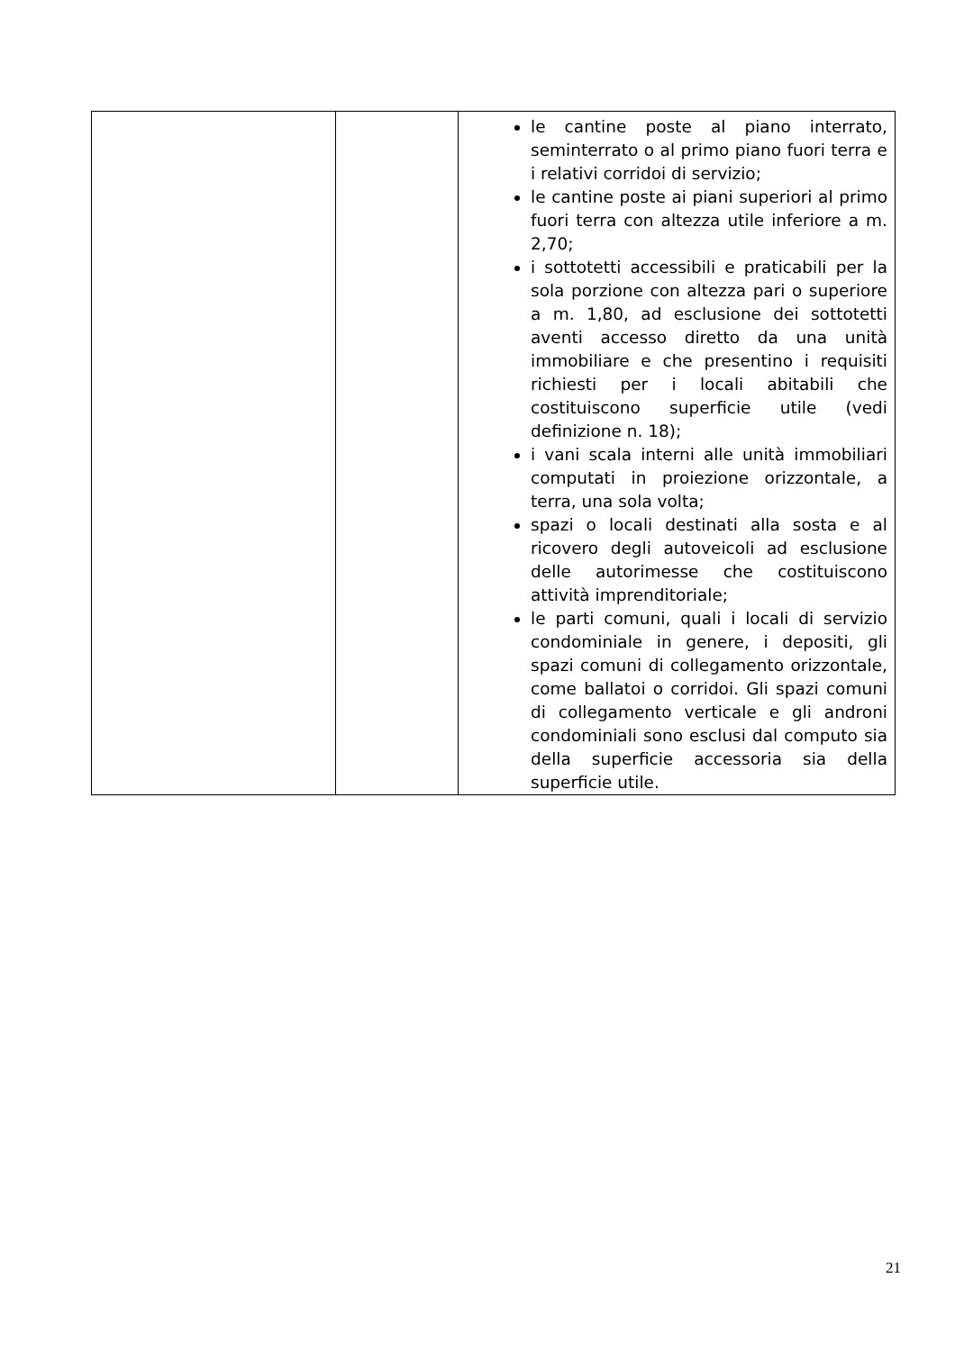| | | le cantine poste al piano interrato, seminterrato o al primo piano fuori terra e i relativi corridoi di servizio; le cantine poste ai piani superiori al primo fuori terra con altezza utile inferiore a m. 2,70; i sottotetti accessibili e praticabili per la sola porzione con altezza pari o superiore a m. 1,80, ad esclusione dei sottotetti aventi accesso diretto da una unità immobiliare e che presentino i requisiti richiesti per i locali abitabili che costituiscono superficie utile (vedi definizione n. 18); i vani scala interni alle unità immobiliari computati in proiezione orizzontale, a terra, una sola volta; spazi o locali destinati alla sosta e al ricovero degli autoveicoli ad esclusione delle autorimesse che costituiscono attività imprenditoriale; le parti comuni, quali i locali di servizio condominiale in genere, i depositi, gli spazi comuni di collegamento orizzontale, come ballatoi o corridoi. Gli spazi comuni di collegamento verticale e gli androni condominiali sono esclusi dal computo sia della superficie accessoria sia della superficie utile. |
21